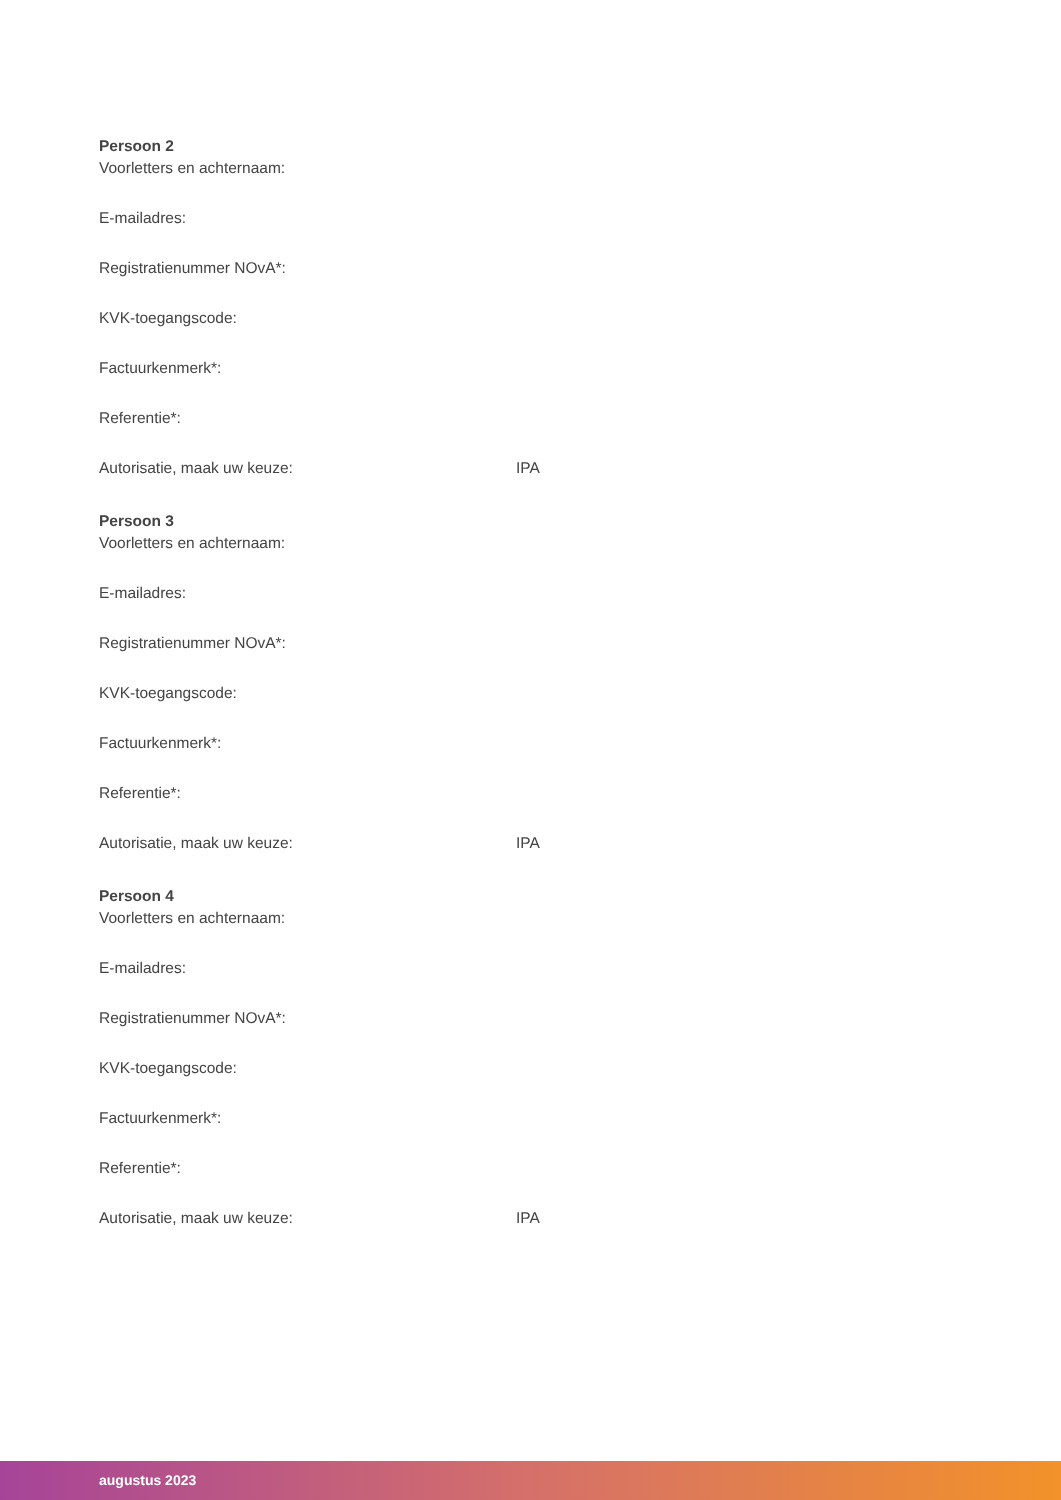Persoon 2
Voorletters en achternaam:
E-mailadres:
Registratienummer NOvA*:
KVK-toegangscode:
Factuurkenmerk*:
Referentie*:
Autorisatie, maak uw keuze: IPA
Persoon 3
Voorletters en achternaam:
E-mailadres:
Registratienummer NOvA*:
KVK-toegangscode:
Factuurkenmerk*:
Referentie*:
Autorisatie, maak uw keuze: IPA
Persoon 4
Voorletters en achternaam:
E-mailadres:
Registratienummer NOvA*:
KVK-toegangscode:
Factuurkenmerk*:
Referentie*:
Autorisatie, maak uw keuze: IPA
augustus 2023